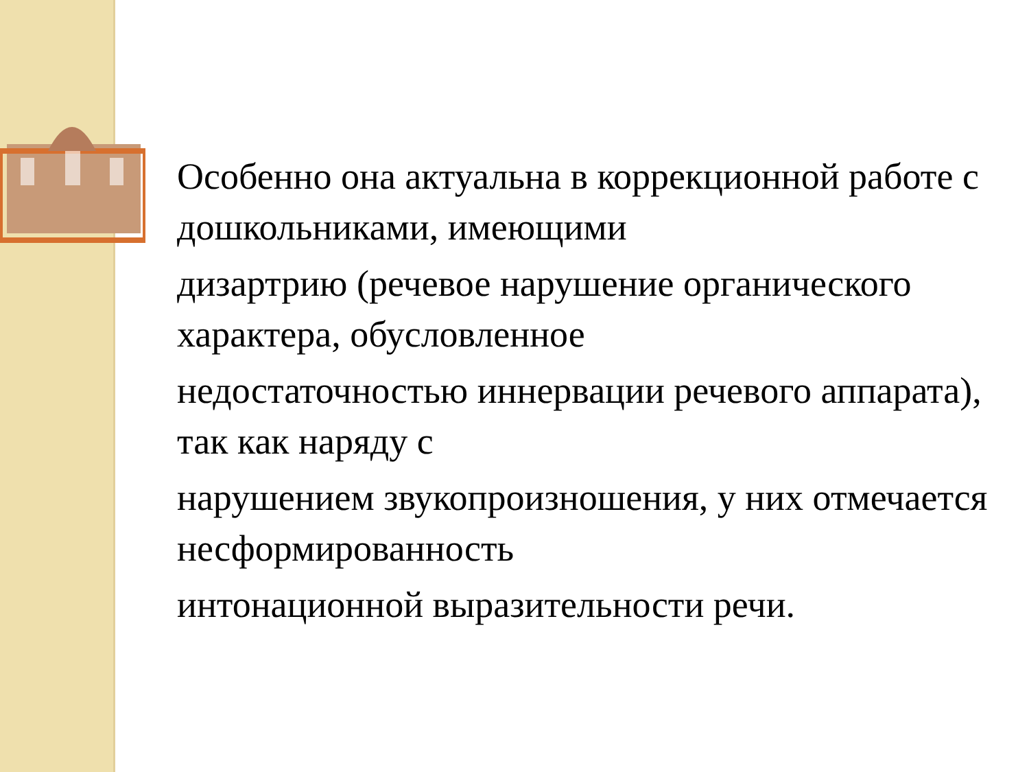Особенно она актуальна в коррекционной работе с дошкольниками, имеющими
дизартрию (речевое нарушение органического характера, обусловленное
недостаточностью иннервации речевого аппарата), так как наряду с
нарушением звукопроизношения, у них отмечается несформированность
интонационной выразительности речи.